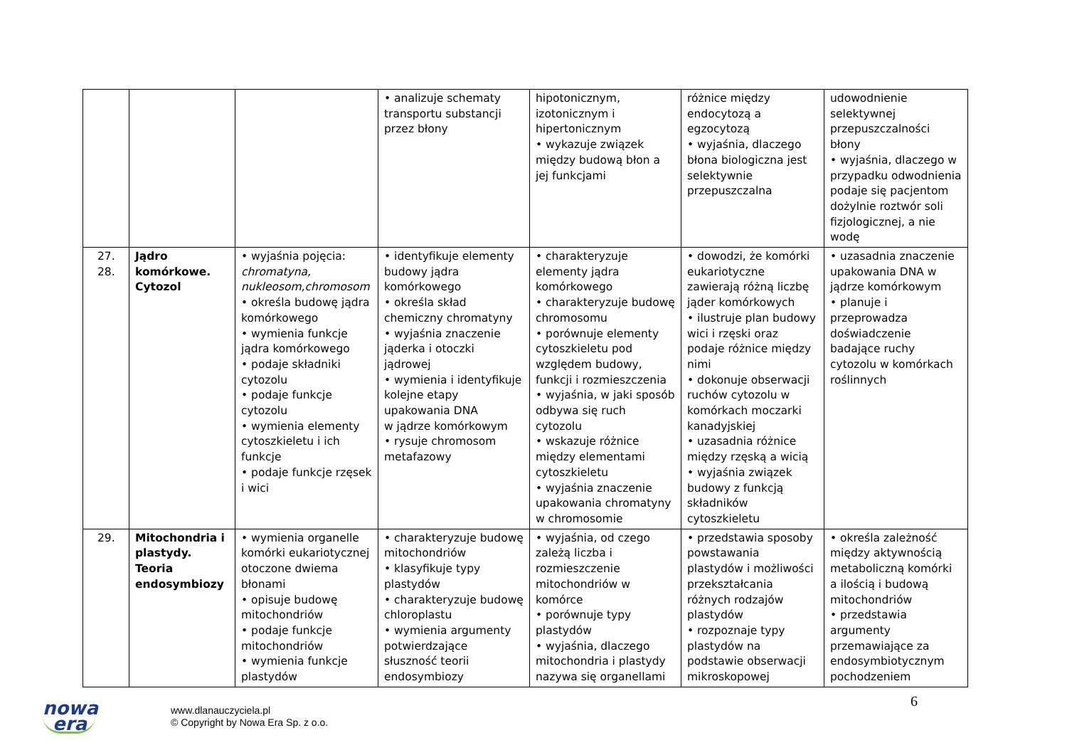| | | | • analizuje schematy transportu substancji przez błony | hipotonicznym, izotonicznym i hipertonicznym • wykazuje związek między budową błon a jej funkcjami | różnice między endocytozą a egzocytozą • wyjaśnia, dlaczego błona biologiczna jest selektywnie przepuszczalna | udowodnienie selektywnej przepuszczalności błony • wyjaśnia, dlaczego w przypadku odwodnienia podaje się pacjentom dożylnie roztwór soli fizjologicznej, a nie wodę |
| 27. 28. | Jądro komórkowe. Cytozol | • wyjaśnia pojęcia: chromatyna, nukleosom,chromosom • określa budowę jądra komórkowego • wymienia funkcje jądra komórkowego • podaje składniki cytozolu • podaje funkcje cytozolu • wymienia elementy cytoszkieletu i ich funkcje • podaje funkcje rzęsek i wici | • identyfikuje elementy budowy jądra komórkowego • określa skład chemiczny chromatyny • wyjaśnia znaczenie jąderka i otoczki jądrowej • wymienia i identyfikuje kolejne etapy upakowania DNA w jądrze komórkowym • rysuje chromosom metafazowy | • charakteryzuje elementy jądra komórkowego • charakteryzuje budowę chromosomu • porównuje elementy cytoszkieletu pod względem budowy, funkcji i rozmieszczenia • wyjaśnia, w jaki sposób odbywa się ruch cytozolu • wskazuje różnice między elementami cytoszkieletu • wyjaśnia znaczenie upakowania chromatyny w chromosomie | • dowodzi, że komórki eukariotyczne zawierają różną liczbę jąder komórkowych • ilustruje plan budowy wici i rzęski oraz podaje różnice między nimi • dokonuje obserwacji ruchów cytozolu w komórkach moczarki kanadyjskiej • uzasadnia różnice między rzęską a wicią • wyjaśnia związek budowy z funkcją składników cytoszkieletu | • uzasadnia znaczenie upakowania DNA w jądrze komórkowym • planuje i przeprowadza doświadczenie badające ruchy cytozolu w komórkach roślinnych |
| 29. | Mitochondria i plastydy. Teoria endosymbiozy | • wymienia organelle komórki eukariotycznej otoczone dwiema błonami • opisuje budowę mitochondriów • podaje funkcje mitochondriów • wymienia funkcje plastydów | • charakteryzuje budowę mitochondriów • klasyfikuje typy plastydów • charakteryzuje budowę chloroplastu • wymienia argumenty potwierdzające słuszność teorii endosymbiozy | • wyjaśnia, od czego zależą liczba i rozmieszczenie mitochondriów w komórce • porównuje typy plastydów • wyjaśnia, dlaczego mitochondria i plastydy nazywa się organellami | • przedstawia sposoby powstawania plastydów i możliwości przekształcania różnych rodzajów plastydów • rozpoznaje typy plastydów na podstawie obserwacji mikroskopowej | • określa zależność między aktywnością metaboliczną komórki a ilością i budową mitochondriów • przedstawia argumenty przemawiające za endosymbiotycznym pochodzeniem |
nowa
era
www.dlanauczyciela.pl
© Copyright by Nowa Era Sp. z o.o.
6